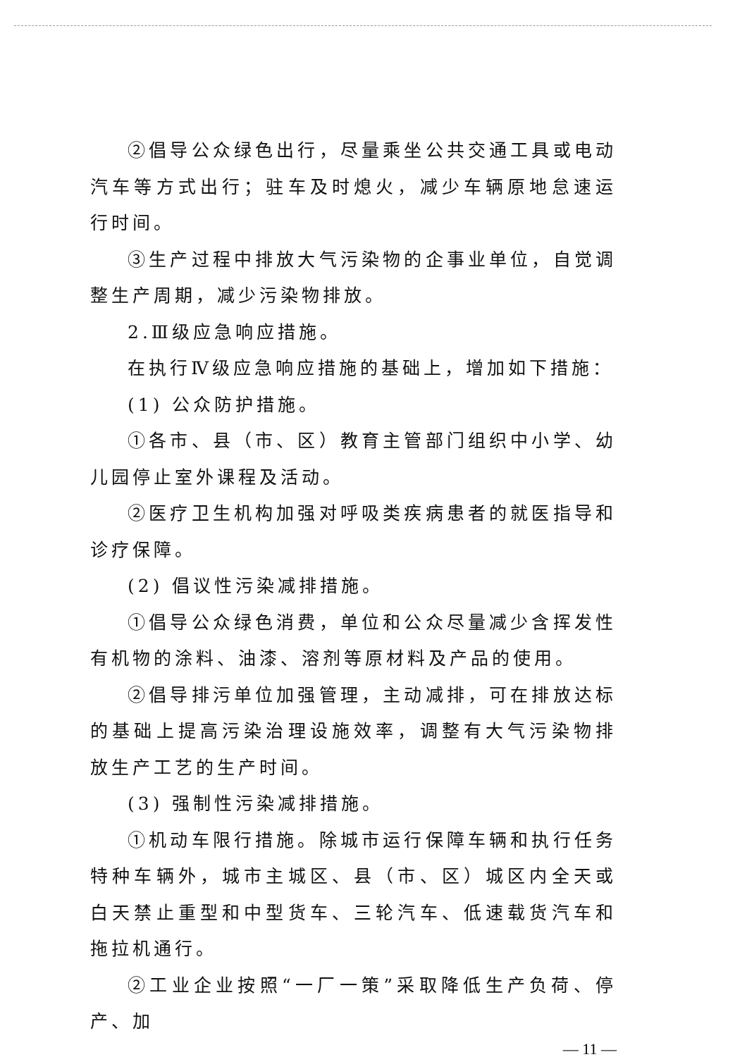②倡导公众绿色出行，尽量乘坐公共交通工具或电动汽车等方式出行；驻车及时熄火，减少车辆原地怠速运行时间。
③生产过程中排放大气污染物的企事业单位，自觉调整生产周期，减少污染物排放。
2.Ⅲ级应急响应措施。
在执行Ⅳ级应急响应措施的基础上，增加如下措施：
(1) 公众防护措施。
①各市、县（市、区）教育主管部门组织中小学、幼儿园停止室外课程及活动。
②医疗卫生机构加强对呼吸类疾病患者的就医指导和诊疗保障。
(2) 倡议性污染减排措施。
①倡导公众绿色消费，单位和公众尽量减少含挥发性有机物的涂料、油漆、溶剂等原材料及产品的使用。
②倡导排污单位加强管理，主动减排，可在排放达标的基础上提高污染治理设施效率，调整有大气污染物排放生产工艺的生产时间。
(3) 强制性污染减排措施。
①机动车限行措施。除城市运行保障车辆和执行任务特种车辆外，城市主城区、县（市、区）城区内全天或白天禁止重型和中型货车、三轮汽车、低速载货汽车和拖拉机通行。
②工业企业按照“一厂一策”采取降低生产负荷、停产、加
— 11 —